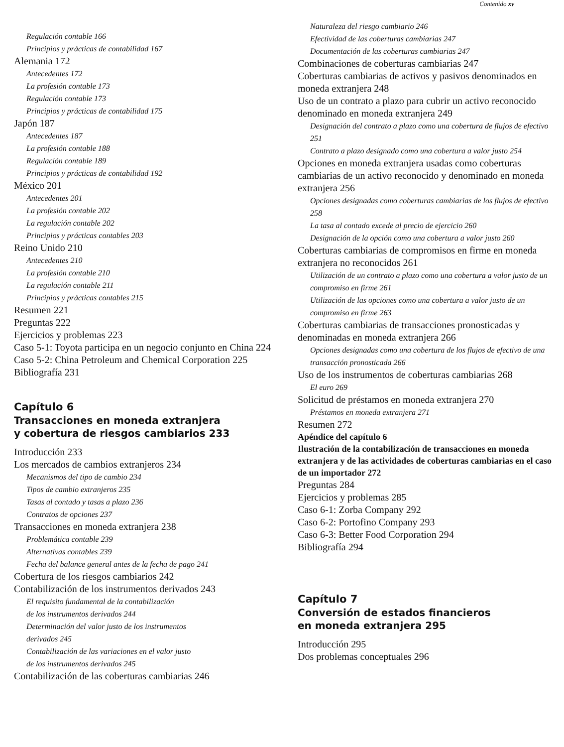Contenido xv
Regulación contable 166
Principios y prácticas de contabilidad 167
Alemania 172
Antecedentes 172
La profesión contable 173
Regulación contable 173
Principios y prácticas de contabilidad 175
Japón 187
Antecedentes 187
La profesión contable 188
Regulación contable 189
Principios y prácticas de contabilidad 192
México 201
Antecedentes 201
La profesión contable 202
La regulación contable 202
Principios y prácticas contables 203
Reino Unido 210
Antecedentes 210
La profesión contable 210
La regulación contable 211
Principios y prácticas contables 215
Resumen 221
Preguntas 222
Ejercicios y problemas 223
Caso 5-1: Toyota participa en un negocio conjunto en China 224
Caso 5-2: China Petroleum and Chemical Corporation 225
Bibliografía 231
Capítulo 6
Transacciones en moneda extranjera
y cobertura de riesgos cambiarios 233
Introducción 233
Los mercados de cambios extranjeros 234
Mecanismos del tipo de cambio 234
Tipos de cambio extranjeros 235
Tasas al contado y tasas a plazo 236
Contratos de opciones 237
Transacciones en moneda extranjera 238
Problemática contable 239
Alternativas contables 239
Fecha del balance general antes de la fecha de pago 241
Cobertura de los riesgos cambiarios 242
Contabilización de los instrumentos derivados 243
El requisito fundamental de la contabilización
de los instrumentos derivados 244
Determinación del valor justo de los instrumentos
derivados 245
Contabilización de las variaciones en el valor justo
de los instrumentos derivados 245
Contabilización de las coberturas cambiarias 246
Naturaleza del riesgo cambiario 246
Efectividad de las coberturas cambiarias 247
Documentación de las coberturas cambiarias 247
Combinaciones de coberturas cambiarias 247
Coberturas cambiarias de activos y pasivos denominados en moneda extranjera 248
Uso de un contrato a plazo para cubrir un activo reconocido denominado en moneda extranjera 249
Designación del contrato a plazo como una cobertura de flujos de efectivo 251
Contrato a plazo designado como una cobertura a valor justo 254
Opciones en moneda extranjera usadas como coberturas cambiarias de un activo reconocido y denominado en moneda extranjera 256
Opciones designadas como coberturas cambiarias de los flujos de efectivo 258
La tasa al contado excede al precio de ejercicio 260
Designación de la opción como una cobertura a valor justo 260
Coberturas cambiarias de compromisos en firme en moneda extranjera no reconocidos 261
Utilización de un contrato a plazo como una cobertura a valor justo de un compromiso en firme 261
Utilización de las opciones como una cobertura a valor justo de un compromiso en firme 263
Coberturas cambiarias de transacciones pronosticadas y denominadas en moneda extranjera 266
Opciones designadas como una cobertura de los flujos de efectivo de una transacción pronosticada 266
Uso de los instrumentos de coberturas cambiarias 268
El euro 269
Solicitud de préstamos en moneda extranjera 270
Préstamos en moneda extranjera 271
Resumen 272
Apéndice del capítulo 6
Ilustración de la contabilización de transacciones en moneda extranjera y de las actividades de coberturas cambiarias en el caso de un importador 272
Preguntas 284
Ejercicios y problemas 285
Caso 6-1: Zorba Company 292
Caso 6-2: Portofino Company 293
Caso 6-3: Better Food Corporation 294
Bibliografía 294
Capítulo 7
Conversión de estados financieros
en moneda extranjera 295
Introducción 295
Dos problemas conceptuales 296